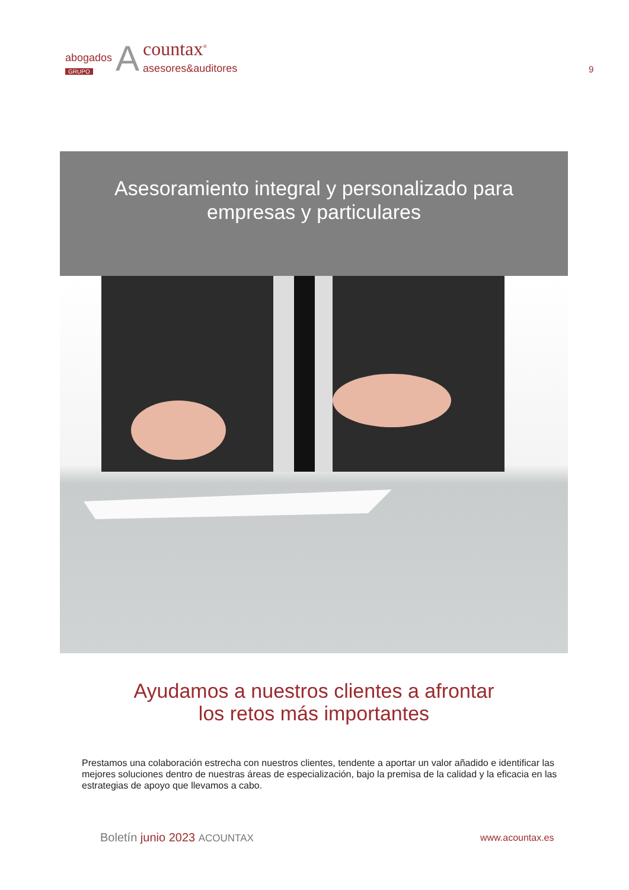abogados
GRUPO
A
countax<sup>®</sup>
asesores&auditores
9
Asesoramiento integral y personalizado para
empresas y particulares
Ayudamos a nuestros clientes a afrontar
los retos más importantes
Prestamos una colaboración estrecha con nuestros clientes, tendente a aportar un valor añadido e identificar las mejores soluciones dentro de nuestras áreas de especialización, bajo la premisa de la calidad y la eficacia en las estrategias de apoyo que llevamos a cabo.
Boletín junio 2023 ACOUNTAX www.acountax.es